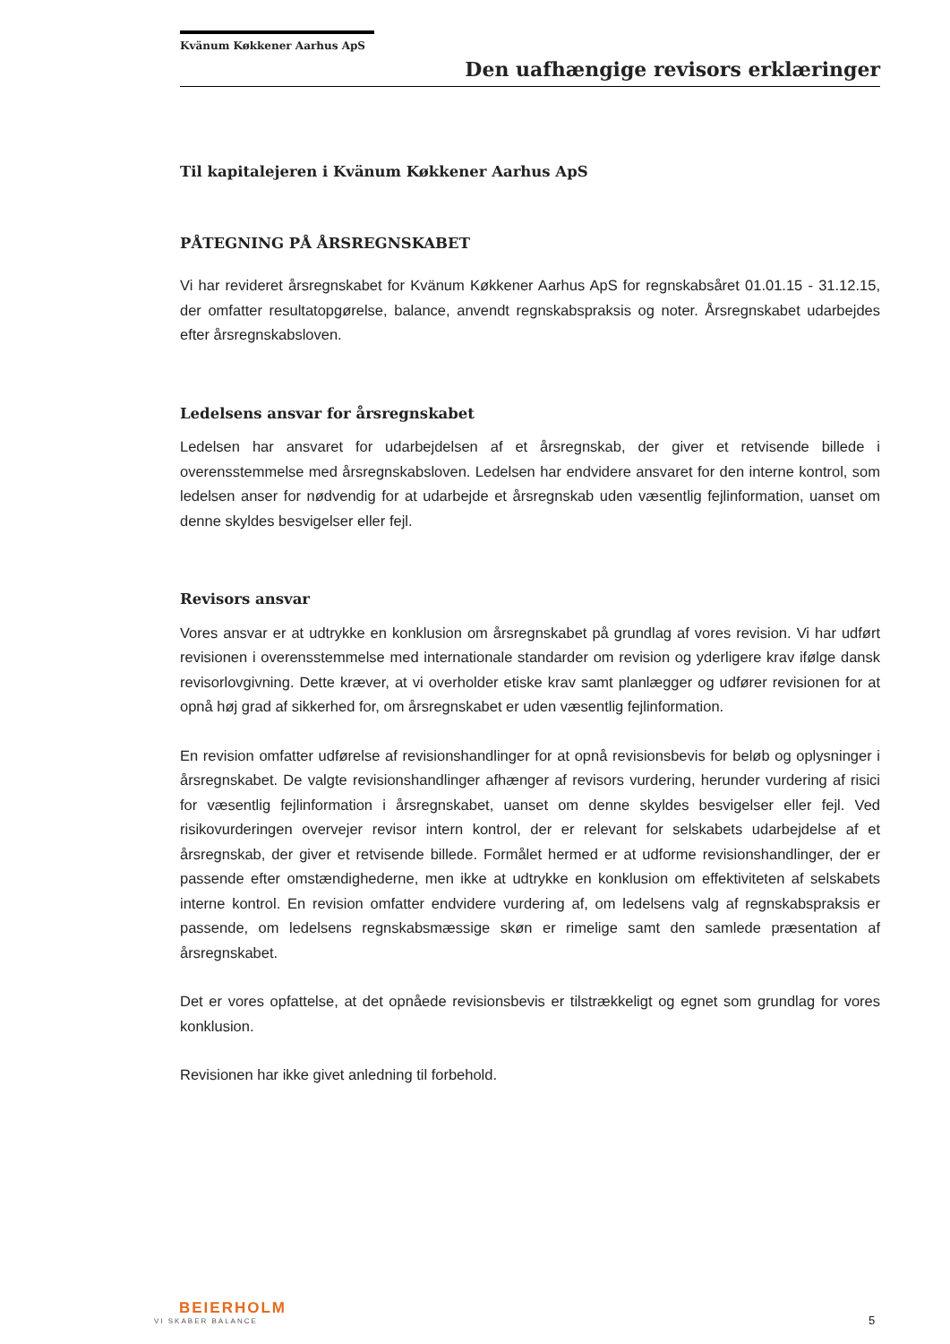Kvänum Køkkener Aarhus ApS
Den uafhængige revisors erklæringer
Til kapitalejeren i Kvänum Køkkener Aarhus ApS
PÅTEGNING PÅ ÅRSREGNSKABET
Vi har revideret årsregnskabet for Kvänum Køkkener Aarhus ApS for regnskabsåret 01.01.15 - 31.12.15, der omfatter resultatopgørelse, balance, anvendt regnskabspraksis og noter. Årsregnskabet udarbejdes efter årsregnskabsloven.
Ledelsens ansvar for årsregnskabet
Ledelsen har ansvaret for udarbejdelsen af et årsregnskab, der giver et retvisende billede i overensstemmelse med årsregnskabsloven. Ledelsen har endvidere ansvaret for den interne kontrol, som ledelsen anser for nødvendig for at udarbejde et årsregnskab uden væsentlig fejlinformation, uanset om denne skyldes besvigelser eller fejl.
Revisors ansvar
Vores ansvar er at udtrykke en konklusion om årsregnskabet på grundlag af vores revision. Vi har udført revisionen i overensstemmelse med internationale standarder om revision og yderligere krav ifølge dansk revisorlovgivning. Dette kræver, at vi overholder etiske krav samt planlægger og udfører revisionen for at opnå høj grad af sikkerhed for, om årsregnskabet er uden væsentlig fejlinformation.
En revision omfatter udførelse af revisionshandlinger for at opnå revisionsbevis for beløb og oplysninger i årsregnskabet. De valgte revisionshandlinger afhænger af revisors vurdering, herunder vurdering af risici for væsentlig fejlinformation i årsregnskabet, uanset om denne skyldes besvigelser eller fejl. Ved risikovurderingen overvejer revisor intern kontrol, der er relevant for selskabets udarbejdelse af et årsregnskab, der giver et retvisende billede. Formålet hermed er at udforme revisionshandlinger, der er passende efter omstændighederne, men ikke at udtrykke en konklusion om effektiviteten af selskabets interne kontrol. En revision omfatter endvidere vurdering af, om ledelsens valg af regnskabspraksis er passende, om ledelsens regnskabsmæssige skøn er rimelige samt den samlede præsentation af årsregnskabet.
Det er vores opfattelse, at det opnåede revisionsbevis er tilstrækkeligt og egnet som grundlag for vores konklusion.
Revisionen har ikke givet anledning til forbehold.
BEIERHOLM
VI SKABER BALANCE
5